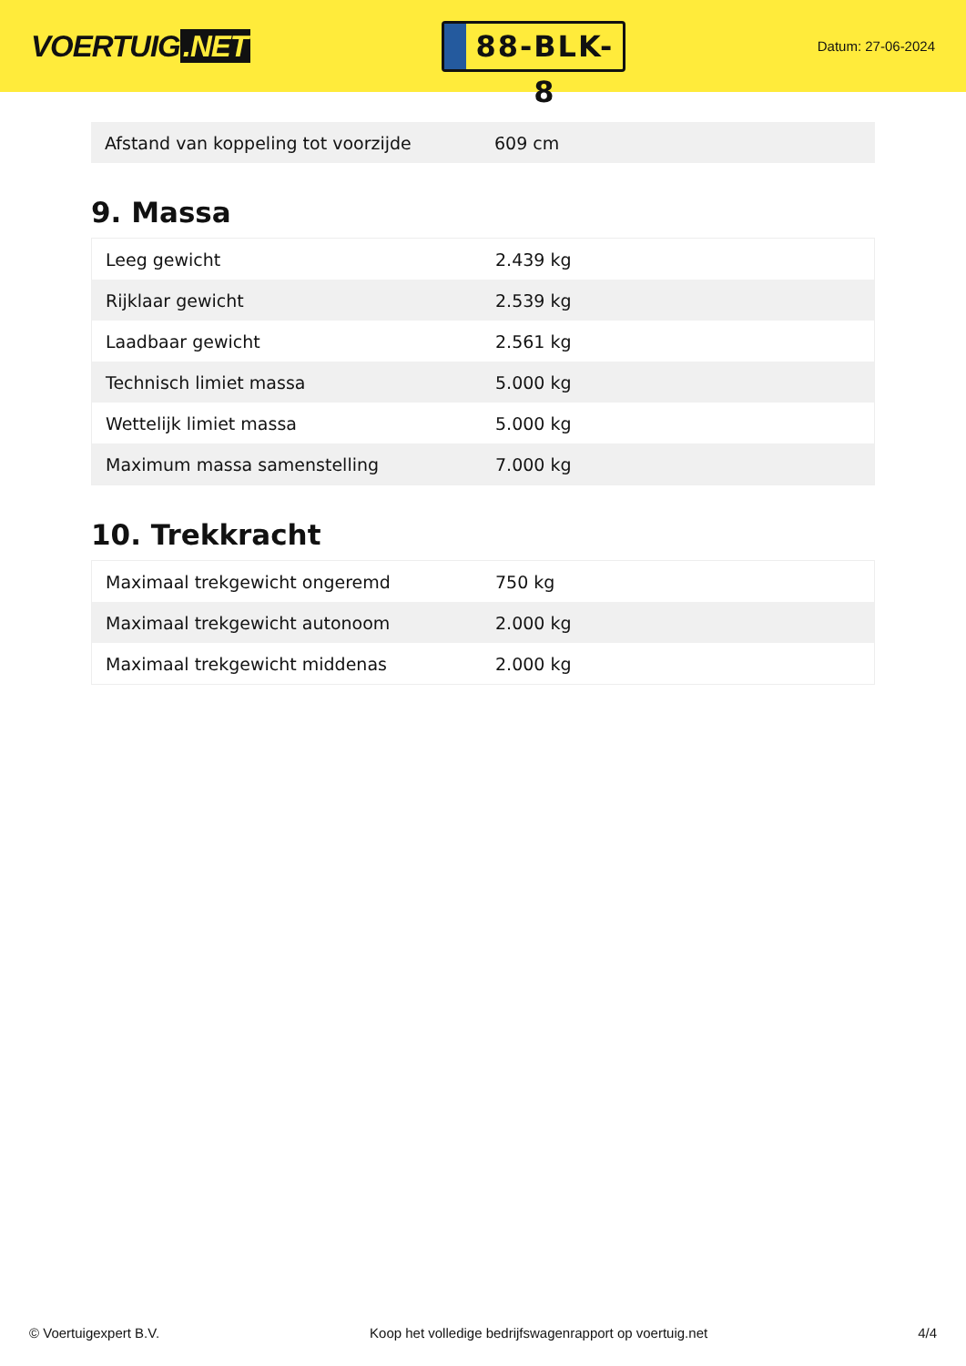VOERTUIG.NET
88-BLK-8
Datum: 27-06-2024
| Afstand van koppeling tot voorzijde | 609 cm |
9. Massa
| Leeg gewicht | 2.439 kg |
| Rijklaar gewicht | 2.539 kg |
| Laadbaar gewicht | 2.561 kg |
| Technisch limiet massa | 5.000 kg |
| Wettelijk limiet massa | 5.000 kg |
| Maximum massa samenstelling | 7.000 kg |
10. Trekkracht
| Maximaal trekgewicht ongeremd | 750 kg |
| Maximaal trekgewicht autonoom | 2.000 kg |
| Maximaal trekgewicht middenas | 2.000 kg |
© Voertuigexpert B.V. Koop het volledige bedrijfswagenrapport op voertuig.net 4/4